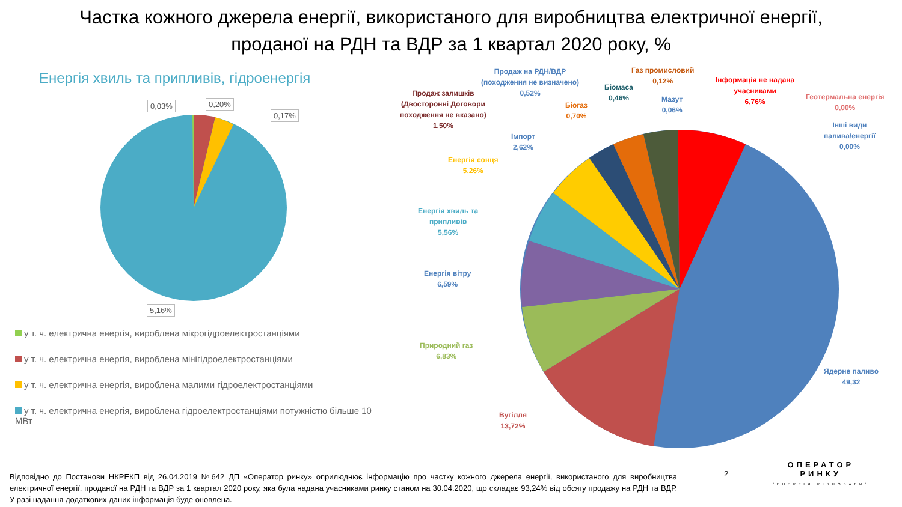Частка кожного джерела енергії, використаного для виробництва електричної енергії,
проданої на РДН та ВДР за 1 квартал 2020 року, %
Енергія хвиль та припливів, гідроенергія
0,03% 0,20%
0,17%
5,16%
Продаж на РДН/ВДР
(походження не визначено)
0,52%
Газ промисловий
0,12%
Біомаса
0,46%
Інформація не надана
учасниками
6,76%
Геотермальна енергія
0,00%
Мазут
0,06%
Інші види
палива/енергії
0,00%
Продаж залишків
(Двосторонні Договори
походження не вказано)
1,50%
Біогаз
0,70%
Імпорт
2,62%
Енергія сонця
5,26%
Енергія хвиль та
припливів
5,56%
Енергія вітру
6,59%
Природний газ
6,83%
Ядерне паливо
49,32
Вугілля
13,72%
у т. ч. електрична енергія, вироблена мікрогідроелектростанціями
у т. ч. електрична енергія, вироблена мінігідроелектростанціями
у т. ч. електрична енергія, вироблена малими гідроелектростанціями
у т. ч. електрична енергія, вироблена гідроелектростанціями потужністю більше 10 МВт
Відповідно до Постанови НКРЕКП від 26.04.2019 №642 ДП «Оператор ринку» оприлюднює інформацію про частку кожного джерела енергії, використаного для виробництва електричної енергії, проданої на РДН та ВДР за 1 квартал 2020 року, яка була надана учасниками ринку станом на 30.04.2020, що складає 93,24% від обсягу продажу на РДН та ВДР. У разі надання додаткових даних інформація буде оновлена.
2
ОПЕРАТОР
РИНКУ
/ЕНЕРГІЯ РІВНОВАГИ/